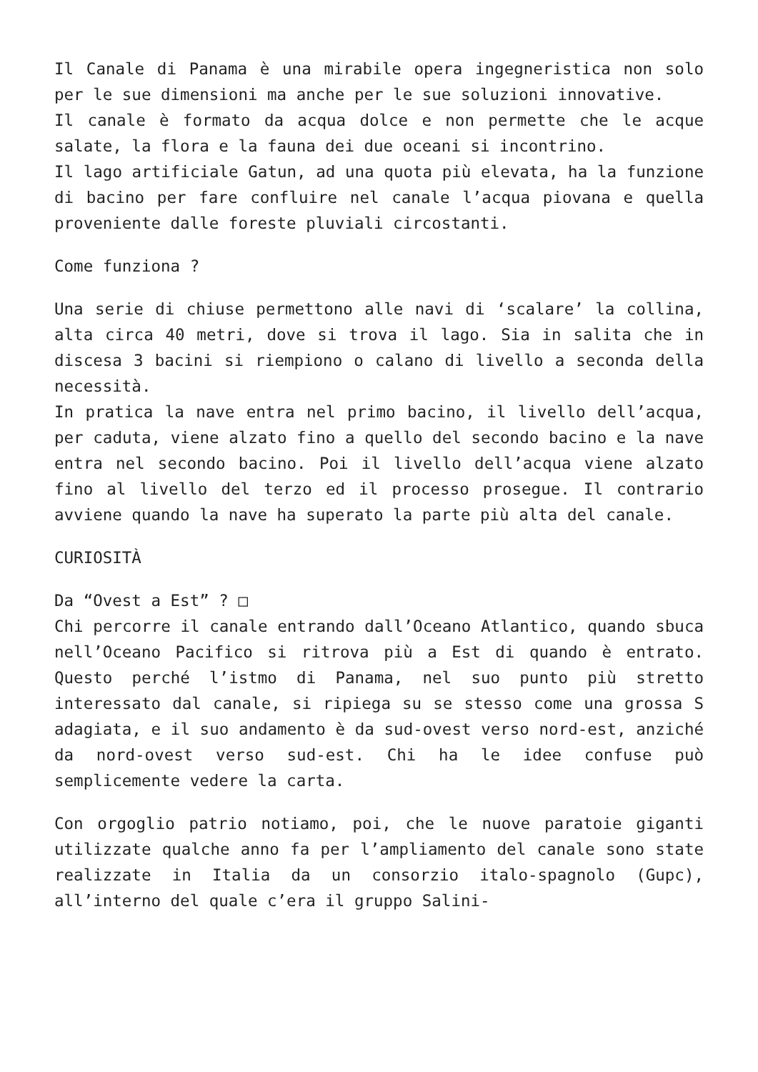Il Canale di Panama è una mirabile opera ingegneristica non solo per le sue dimensioni ma anche per le sue soluzioni innovative.
Il canale è formato da acqua dolce e non permette che le acque salate, la flora e la fauna dei due oceani si incontrino.
Il lago artificiale Gatun, ad una quota più elevata, ha la funzione di bacino per fare confluire nel canale l’acqua piovana e quella proveniente dalle foreste pluviali circostanti.
Come funziona ?
Una serie di chiuse permettono alle navi di ‘scalare’ la collina, alta circa 40 metri, dove si trova il lago. Sia in salita che in discesa 3 bacini si riempiono o calano di livello a seconda della necessità.
In pratica la nave entra nel primo bacino, il livello dell’acqua, per caduta, viene alzato fino a quello del secondo bacino e la nave entra nel secondo bacino. Poi il livello dell’acqua viene alzato fino al livello del terzo ed il processo prosegue. Il contrario avviene quando la nave ha superato la parte più alta del canale.
CURIOSITÀ
Da “Ovest a Est” ? □
Chi percorre il canale entrando dall’Oceano Atlantico, quando sbuca nell’Oceano Pacifico si ritrova più a Est di quando è entrato. Questo perché l’istmo di Panama, nel suo punto più stretto interessato dal canale, si ripiega su se stesso come una grossa S adagiata, e il suo andamento è da sud-ovest verso nord-est, anziché da nord-ovest verso sud-est. Chi ha le idee confuse può semplicemente vedere la carta.
Con orgoglio patrio notiamo, poi, che le nuove paratoie giganti utilizzate qualche anno fa per l’ampliamento del canale sono state realizzate in Italia da un consorzio italo-spagnolo (Gupc), all’interno del quale c’era il gruppo Salini-